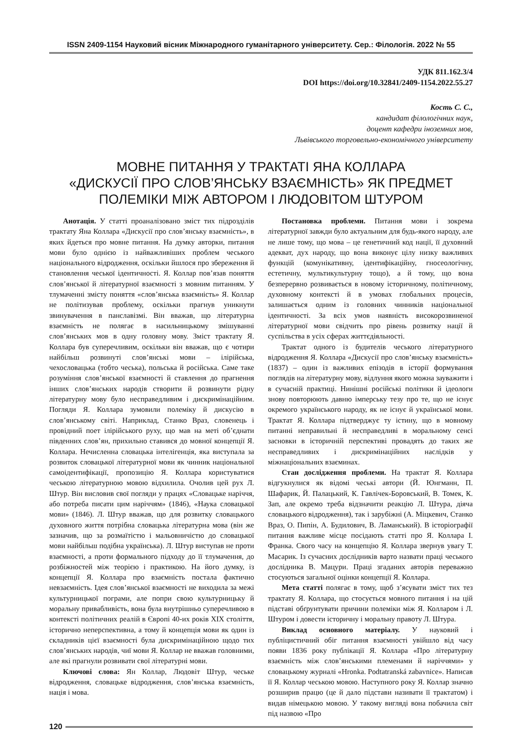ISSN 2409-1154 Науковий вісник Міжнародного гуманітарного університету. Сер.: Філологія. 2022 № 55
УДК 811.162.3/4
DOI https://doi.org/10.32841/2409-1154.2022.55.27
Кость С. С.,
кандидат філологічних наук,
доцент кафедри іноземних мов,
Львівського торговельно-економічного університету
МОВНЕ ПИТАННЯ У ТРАКТАТІ ЯНА КОЛЛАРА
«ДИСКУСІЇ ПРО СЛОВ’ЯНСЬКУ ВЗАЄМНІСТЬ» ЯК ПРЕДМЕТ
ПОЛЕМІКИ МІЖ АВТОРОМ І ЛЮДОВІТОМ ШТУРОМ
Анотація. У статті проаналізовано зміст тих підрозділів трактату Яна Коллара «Дискусії про слов’янську взаємність», в яких йдеться про мовне питання. На думку авторки, питання мови було однією із найважливіших проблем чеського національного відродження, оскільки йшлося про збереження й становлення чеської ідентичності. Я. Коллар пов’язав поняття слов’янської й літературної взаємності з мовним питанням. У тлумаченні змісту поняття «слов’янська взаємність» Я. Коллар не політизував проблему, оскільки прагнув уникнути звинувачення в панславізмі. Він вважав, що літературна взаємність не полягає в насильницькому змішуванні слов’янських мов в одну головну мову. Зміст трактату Я. Коллара був суперечливим, оскільки він вважав, що є чотири найбільш розвинуті слов’янські мови – ілірійська, чехословацька (тобто чеська), польська й російська. Саме таке розуміння слов’янської взаємності й ставлення до прагнення інших слов’янських народів створити й розвинути рідну літературну мову було несправедливим і дискримінаційним. Погляди Я. Коллара зумовили полеміку й дискусію в слов’янському світі. Наприклад, Станко Враз, словенець і провідний поет ілірійського руху, що мав на меті об’єднати південних слов’ян, прихильно ставився до мовної концепції Я. Коллара. Нечисленна словацька інтелігенція, яка виступала за розвиток словацької літературної мови як чинник національної самоідентифікації, пропозицію Я. Коллара користуватися чеською літературною мовою відхилила. Очолив цей рух Л. Штур. Він висловив свої погляди у працях «Словацьке наріччя, або потреба писати цим наріччям» (1846), «Наука словацької мови» (1846). Л. Штур вважав, що для розвитку словацького духовного життя потрібна словацька літературна мова (він же зазначив, що за розмаїтістю і мальовничістю до словацької мови найбільш подібна українська). Л. Штур виступав не проти взаємності, а проти формального підходу до її тлумачення, до розбіжностей між теорією і практикою. На його думку, із концепції Я. Коллара про взаємність постала фактично невзаємність. Ідея слов’янської взаємності не виходила за межі культурницької пограми, але попри свою культурницьку й моральну привабливість, вона була внутрішньо суперечливою в контексті політичних реалій в Європі 40-их років XIX століття, історично неперспективна, а тому й концепція мови як один із складників цієї взаємності була дискримінаційною щодо тих слов’янських народів, чиї мови Я. Коллар не вважав головними, але які прагнули розвивати свої літературні мови.
Ключові слова: Ян Коллар, Людовіт Штур, чеське відродження, словацьке відродження, слов’янська взаємність, нація і мова.
Постановка проблеми. Питання мови і зокрема літературної завжди було актуальним для будь-якого народу, але не лише тому, що мова – це генетичний код нації, її духовний адекват, дух народу, що вона виконує цілу низку важливих функцій (комунікативну, ідентифікаційну, гносеологічну, естетичну, мультикультурну тощо), а й тому, що вона безперервно розвивається в новому історичному, політичному, духовному контексті й в умовах глобальних процесів, залишається одним із головних чинників національної ідентичності. За всіх умов наявність високорозвиненої літературної мови свідчить про рівень розвитку нації й суспільства в усіх сферах життєдіяльності.
Трактат одного із будителів чеського літературного відродження Я. Коллара «Дискусії про слов’янську взаємність» (1837) – один із важливих епізодів в історії формування поглядів на літературну мову, відлуння якого можна зауважити і в сучасній практиці. Нинішні російські політики й ідеологи знову повторюють давню імперську тезу про те, що не існує окремого українського народу, як не існує й української мови. Трактат Я. Коллара підтверджує ту істину, що в мовному питанні неправильні й несправедливі в моральному сенсі засновки в історичній перспективі провадять до таких же несправедливих і дискримінаційних наслідків у міжнаціональних взаєминах.
Стан дослідження проблеми. На трактат Я. Коллара відгукнулися як відомі чеські автори (Й. Юнгманн, П. Шафарик, Й. Палацький, К. Гавлічек-Боровський, В. Томек, К. Зап, але окремо треба відзначити реакцію Л. Штура, діяча словацького відродження), так і зарубіжні (А. Міцкевич, Станко Враз, О. Пипін, А. Будилович, В. Ламанський). В історіографії питання важливе місце посідають статті про Я. Коллара І. Франка. Свого часу на концепцію Я. Коллара звернув увагу Т. Масарик. Із сучасних дослідників варто назвати праці чеського дослідника В. Мацури. Праці згаданих авторів переважно стосуються загальної оцінки концепції Я. Коллара.
Мета статті полягає в тому, щоб з’ясувати зміст тих тез трактату Я. Коллара, що стосується мовного питання і на цій підставі обґрунтувати причини полеміки між Я. Колларом і Л. Штуром і довести історичну і моральну правоту Л. Штура.
Виклад основного матеріалу. У науковий і публіцистичний обіг питання взаємності увійшло від часу появи 1836 року публікації Я. Коллара «Про літературну взаємність між слов’янськими племенами й наріччями» у словацькому журналі «Hronka. Podtatranská zabavnice». Написав її Я. Коллар чеською мовою. Наступного року Я. Коллар значно розширив працю (це й дало підстави називати її трактатом) і видав німецькою мовою. У такому вигляді вона побачила світ під назвою «Про
120